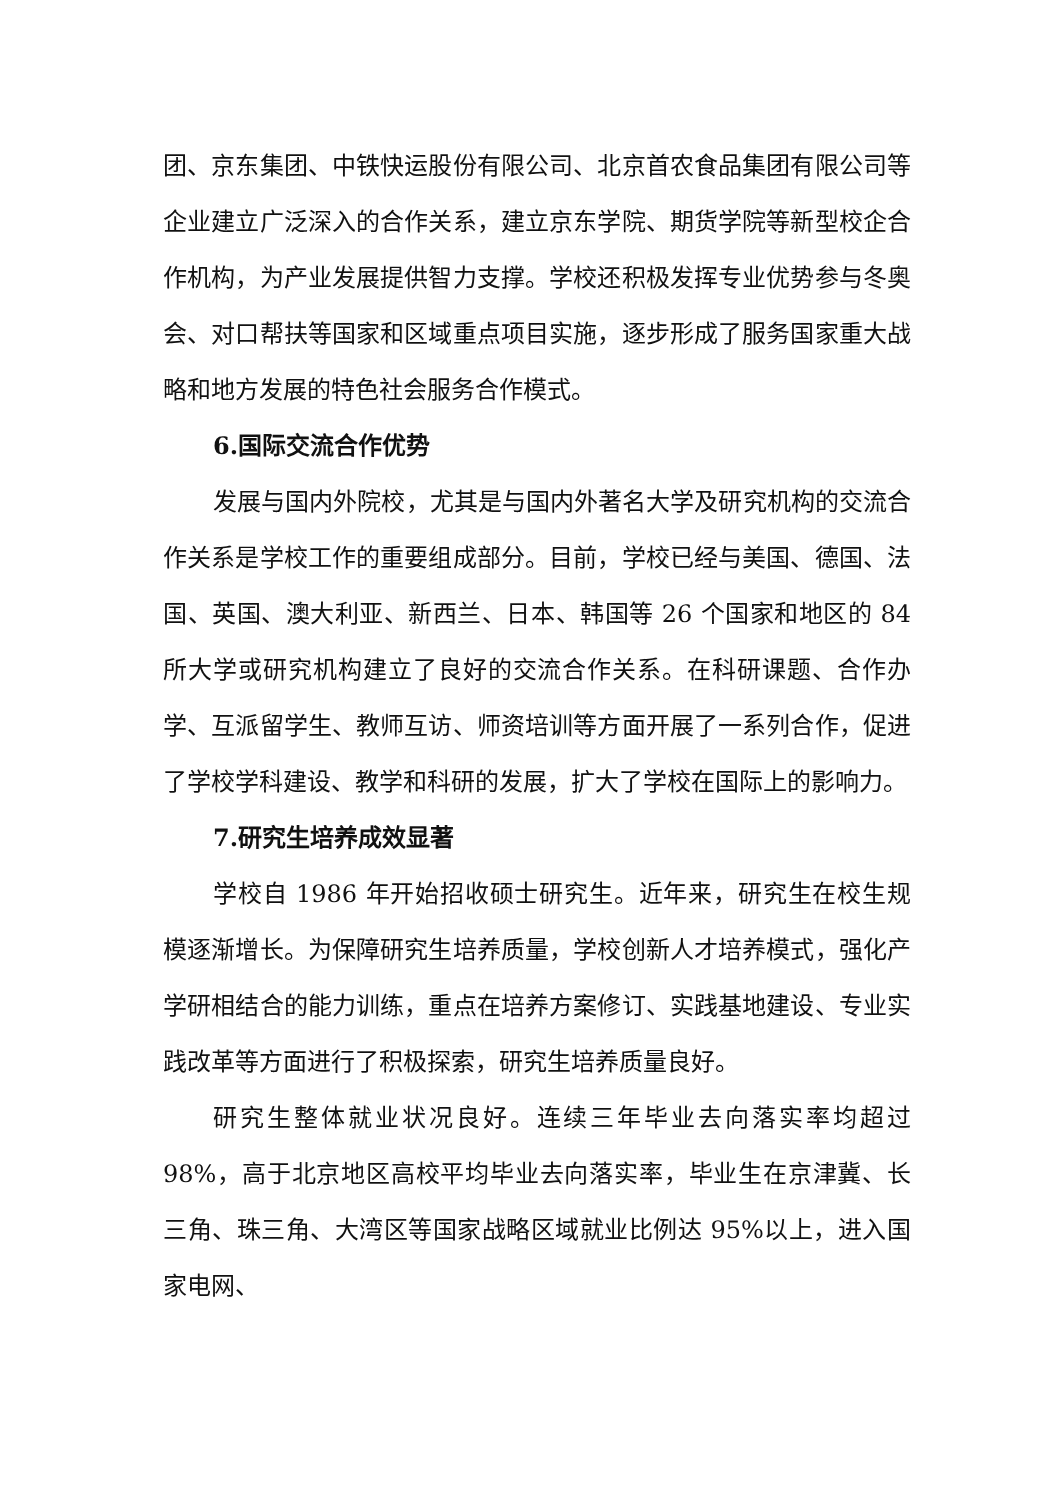团、京东集团、中铁快运股份有限公司、北京首农食品集团有限公司等企业建立广泛深入的合作关系，建立京东学院、期货学院等新型校企合作机构，为产业发展提供智力支撑。学校还积极发挥专业优势参与冬奥会、对口帮扶等国家和区域重点项目实施，逐步形成了服务国家重大战略和地方发展的特色社会服务合作模式。
6.国际交流合作优势
发展与国内外院校，尤其是与国内外著名大学及研究机构的交流合作关系是学校工作的重要组成部分。目前，学校已经与美国、德国、法国、英国、澳大利亚、新西兰、日本、韩国等 26 个国家和地区的 84 所大学或研究机构建立了良好的交流合作关系。在科研课题、合作办学、互派留学生、教师互访、师资培训等方面开展了一系列合作，促进了学校学科建设、教学和科研的发展，扩大了学校在国际上的影响力。
7.研究生培养成效显著
学校自 1986 年开始招收硕士研究生。近年来，研究生在校生规模逐渐增长。为保障研究生培养质量，学校创新人才培养模式，强化产学研相结合的能力训练，重点在培养方案修订、实践基地建设、专业实践改革等方面进行了积极探索，研究生培养质量良好。
研究生整体就业状况良好。连续三年毕业去向落实率均超过 98%，高于北京地区高校平均毕业去向落实率，毕业生在京津冀、长三角、珠三角、大湾区等国家战略区域就业比例达 95%以上，进入国家电网、